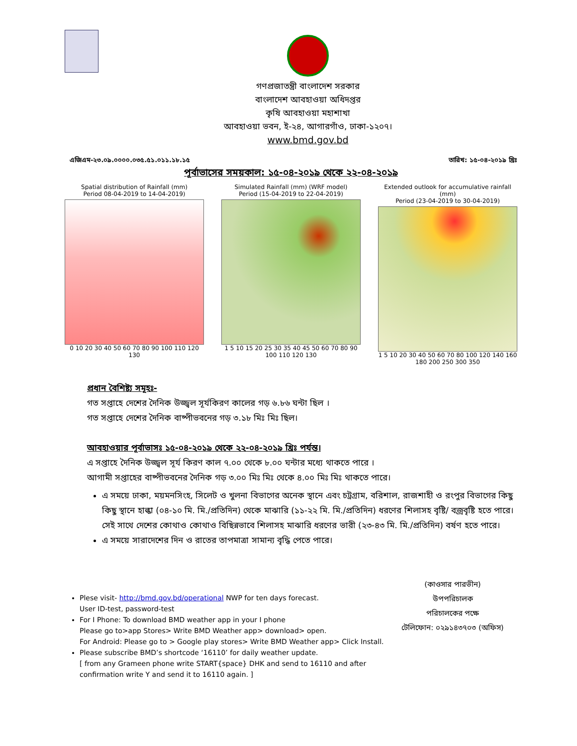গণপ্রজাতন্ত্রী বাংলাদেশ সরকার
বাংলাদেশ আবহাওয়া অধিদপ্তর
কৃষি আবহাওয়া মহাশাখা
আবহাওয়া ভবন, ই-২৪, আগারগাঁও, ঢাকা-১২০৭।
www.bmd.gov.bd
এজিএম-২৩.০৯.০০০০.০৩৫.৫১.০১১.১৮.১৫ তারিখ: ১৫-০৪-২০১৯ খ্রিঃ
পূর্বাভাসের সময়কাল: ১৫-০৪-২০১৯ থেকে ২২-০৪-২০১৯
Spatial distribution of Rainfall (mm)
Period 08-04-2019 to 14-04-2019)
0 10 20 30 40 50 60 70 80 90 100 110 120 130
Simulated Rainfall (mm) (WRF model)
Period (15-04-2019 to 22-04-2019)
1 5 10 15 20 25 30 35 40 45 50 60 70 80 90 100 110 120 130
Extended outlook for accumulative rainfall (mm)
Period (23-04-2019 to 30-04-2019)
1 5 10 20 30 40 50 60 70 80 100 120 140 160 180 200 250 300 350
প্রধান বৈশিষ্ট্য সমূহঃ-
গত সপ্তাহে দেশের দৈনিক উজ্জ্বল সূর্যকিরণ কালের গড় ৬.৮৬ ঘন্টা ছিল ।
গত সপ্তাহে দেশের দৈনিক বাষ্পীভবনের গড় ৩.১৮ মিঃ মিঃ ছিল।
আবহাওয়ার পূর্বাভাসঃ ১৫-০৪-২০১৯ থেকে ২২-০৪-২০১৯ খ্রিঃ পর্যন্ত।
এ সপ্তাহে দৈনিক উজ্জ্বল সূর্য কিরণ কাল ৭.০০ থেকে ৮.০০ ঘন্টার মধ্যে থাকতে পারে ।
আগামী সপ্তাহের বাষ্পীভবনের দৈনিক গড় ৩.০০ মিঃ মিঃ থেকে ৪.০০ মিঃ মিঃ থাকতে পারে।
এ সময়ে ঢাকা, ময়মনসিংহ, সিলেট ও খুলনা বিভাগের অনেক স্থানে এবং চট্রগ্রাম, বরিশাল, রাজশাহী ও রংপুর বিভাগের কিছু কিছু স্থানে হাল্কা (০৪-১০ মি. মি./প্রতিদিন) থেকে মাঝারি (১১-২২ মি. মি./প্রতিদিন) ধরণের শিলাসহ বৃষ্টি/ বজ্রবৃষ্টি হতে পারে। সেই সাথে দেশের কোথাও কোথাও বিছিন্নভাবে শিলাসহ মাঝারি ধরণের ভারী (২৩-৪৩ মি. মি./প্রতিদিন) বর্ষণ হতে পারে।
এ সময়ে সারাদেশের দিন ও রাতের তাপমাত্রা সামান্য বৃদ্ধি পেতে পারে।
Plese visit- http://bmd.gov.bd/operational NWP for ten days forecast.
User ID-test, password-test
For I Phone: To download BMD weather app in your I phone
Please go to>app Stores> Write BMD Weather app> download> open.
For Android: Please go to > Google play stores> Write BMD Weather app> Click Install.
Please subscribe BMD’s shortcode ‘16110’ for daily weather update.
[ from any Grameen phone write START{space} DHK and send to 16110 and after confirmation write Y and send it to 16110 again. ]
(কাওসার পারভীন)
উপপরিচালক
পরিচালকের পক্ষে
টেলিফোন: ০২৯১৪৩৭০৩ (অফিস)